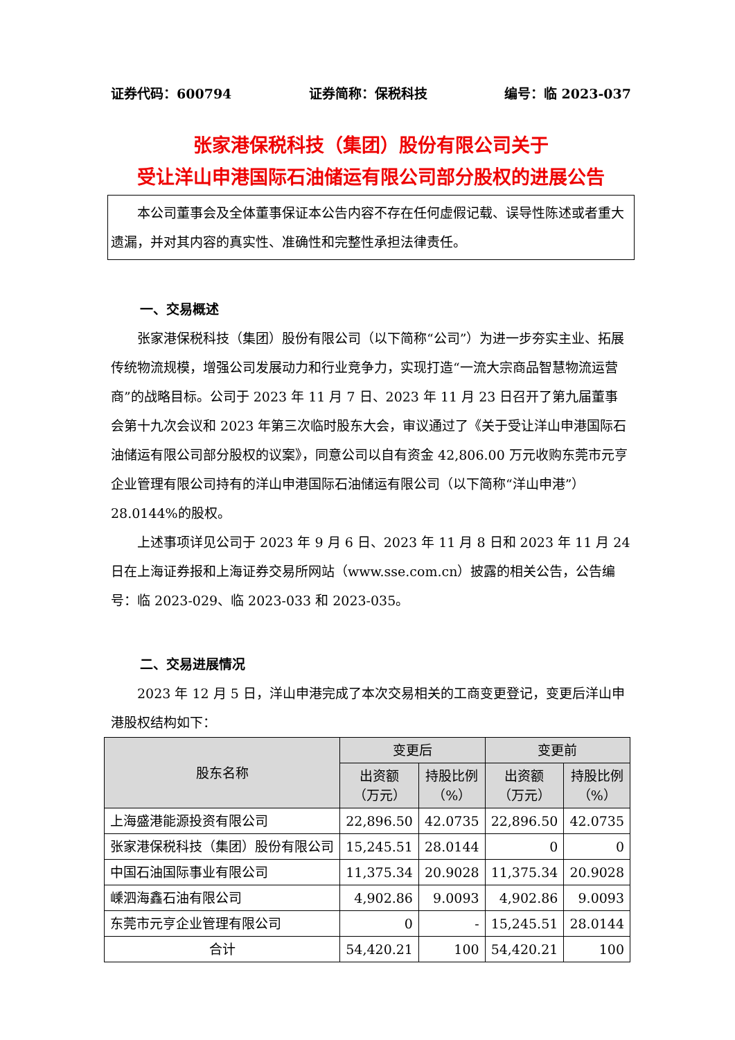证券代码：600794 证券简称：保税科技 编号：临 2023-037
张家港保税科技（集团）股份有限公司关于
受让洋山申港国际石油储运有限公司部分股权的进展公告
本公司董事会及全体董事保证本公告内容不存在任何虚假记载、误导性陈述或者重大遗漏，并对其内容的真实性、准确性和完整性承担法律责任。
一、交易概述
张家港保税科技（集团）股份有限公司（以下简称“公司”）为进一步夯实主业、拓展传统物流规模，增强公司发展动力和行业竞争力，实现打造“一流大宗商品智慧物流运营商”的战略目标。公司于 2023 年 11 月 7 日、2023 年 11 月 23 日召开了第九届董事会第十九次会议和 2023 年第三次临时股东大会，审议通过了《关于受让洋山申港国际石油储运有限公司部分股权的议案》，同意公司以自有资金 42,806.00 万元收购东莞市元亨企业管理有限公司持有的洋山申港国际石油储运有限公司（以下简称“洋山申港”）28.0144%的股权。
上述事项详见公司于 2023 年 9 月 6 日、2023 年 11 月 8 日和 2023 年 11 月 24 日在上海证券报和上海证券交易所网站（www.sse.com.cn）披露的相关公告，公告编号：临 2023-029、临 2023-033 和 2023-035。
二、交易进展情况
2023 年 12 月 5 日，洋山申港完成了本次交易相关的工商变更登记，变更后洋山申港股权结构如下：
| 股东名称 | 变更后 | | 变更前 | |
| --- | --- | --- | --- | --- |
| | 出资额 （万元） | 持股比例 （%） | 出资额 （万元） | 持股比例 （%） |
| 上海盛港能源投资有限公司 | 22,896.50 | 42.0735 | 22,896.50 | 42.0735 |
| 张家港保税科技（集团）股份有限公司 | 15,245.51 | 28.0144 | 0 | 0 |
| 中国石油国际事业有限公司 | 11,375.34 | 20.9028 | 11,375.34 | 20.9028 |
| 嵊泗海鑫石油有限公司 | 4,902.86 | 9.0093 | 4,902.86 | 9.0093 |
| 东莞市元亨企业管理有限公司 | 0 | - | 15,245.51 | 28.0144 |
| 合计 | 54,420.21 | 100 | 54,420.21 | 100 |